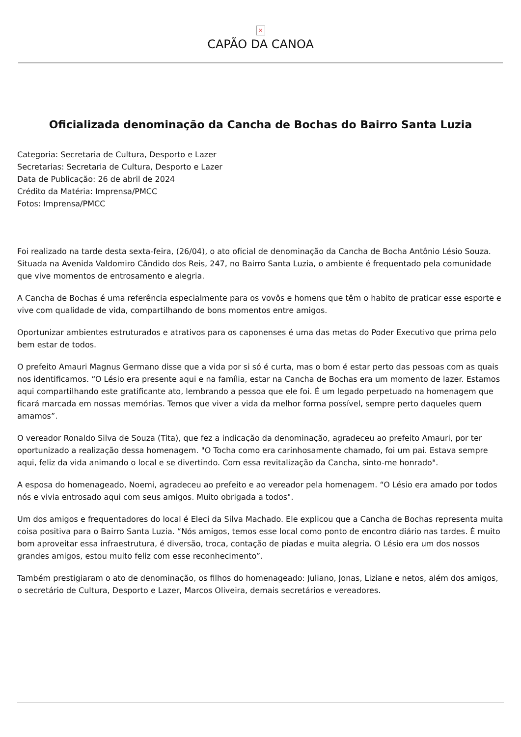×
CAPÃO DA CANOA
Oficializada denominação da Cancha de Bochas do Bairro Santa Luzia
Categoria: Secretaria de Cultura, Desporto e Lazer
Secretarias: Secretaria de Cultura, Desporto e Lazer
Data de Publicação: 26 de abril de 2024
Crédito da Matéria: Imprensa/PMCC
Fotos: Imprensa/PMCC
Foi realizado na tarde desta sexta-feira, (26/04), o ato oficial de denominação da Cancha de Bocha Antônio Lésio Souza. Situada na Avenida Valdomiro Cândido dos Reis, 247, no Bairro Santa Luzia, o ambiente é frequentado pela comunidade que vive momentos de entrosamento e alegria.
A Cancha de Bochas é uma referência especialmente para os vovôs e homens que têm o habito de praticar esse esporte e vive com qualidade de vida, compartilhando de bons momentos entre amigos.
Oportunizar ambientes estruturados e atrativos para os caponenses é uma das metas do Poder Executivo que prima pelo bem estar de todos.
O prefeito Amauri Magnus Germano disse que a vida por si só é curta, mas o bom é estar perto das pessoas com as quais nos identificamos. “O Lésio era presente aqui e na família, estar na Cancha de Bochas era um momento de lazer. Estamos aqui compartilhando este gratificante ato, lembrando a pessoa que ele foi. É um legado perpetuado na homenagem que ficará marcada em nossas memórias. Temos que viver a vida da melhor forma possível, sempre perto daqueles quem amamos”.
O vereador Ronaldo Silva de Souza (Tita), que fez a indicação da denominação, agradeceu ao prefeito Amauri, por ter oportunizado a realização dessa homenagem. "O Tocha como era carinhosamente chamado, foi um pai. Estava sempre aqui, feliz da vida animando o local e se divertindo. Com essa revitalização da Cancha, sinto-me honrado".
A esposa do homenageado, Noemi, agradeceu ao prefeito e ao vereador pela homenagem. “O Lésio era amado por todos nós e vivia entrosado aqui com seus amigos. Muito obrigada a todos".
Um dos amigos e frequentadores do local é Eleci da Silva Machado. Ele explicou que a Cancha de Bochas representa muita coisa positiva para o Bairro Santa Luzia. “Nós amigos, temos esse local como ponto de encontro diário nas tardes. É muito bom aproveitar essa infraestrutura, é diversão, troca, contação de piadas e muita alegria. O Lésio era um dos nossos grandes amigos, estou muito feliz com esse reconhecimento”.
Também prestigiaram o ato de denominação, os filhos do homenageado: Juliano, Jonas, Liziane e netos, além dos amigos, o secretário de Cultura, Desporto e Lazer, Marcos Oliveira, demais secretários e vereadores.